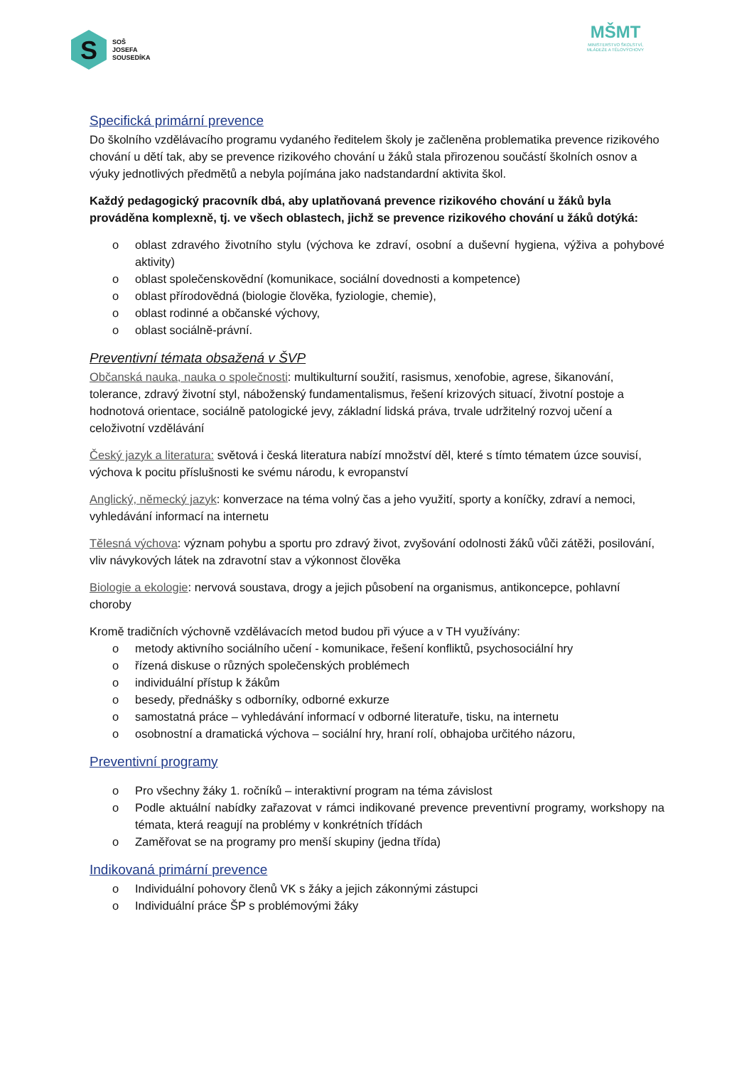S
SOŠ
JOSEFA
SOUSEDÍKA
MŠMT
MINISTERSTVO ŠKOLSTVÍ,
MLÁDEŽE A TĚLOVÝCHOVY
Specifická primární prevence
Do školního vzdělávacího programu vydaného ředitelem školy je začleněna problematika prevence rizikového chování u dětí tak, aby se prevence rizikového chování u žáků stala přirozenou součástí školních osnov a výuky jednotlivých předmětů a nebyla pojímána jako nadstandardní aktivita škol.
Každý pedagogický pracovník dbá, aby uplatňovaná prevence rizikového chování u žáků byla prováděna komplexně, tj. ve všech oblastech, jichž se prevence rizikového chování u žáků dotýká:
o oblast zdravého životního stylu (výchova ke zdraví, osobní a duševní hygiena, výživa a pohybové aktivity)
o oblast společenskovědní (komunikace, sociální dovednosti a kompetence)
o oblast přírodovědná (biologie člověka, fyziologie, chemie),
o oblast rodinné a občanské výchovy,
o oblast sociálně-právní.
Preventivní témata obsažená v ŠVP
Občanská nauka, nauka o společnosti: multikulturní soužití, rasismus, xenofobie, agrese, šikanování, tolerance, zdravý životní styl, náboženský fundamentalismus, řešení krizových situací, životní postoje a hodnotová orientace, sociálně patologické jevy, základní lidská práva, trvale udržitelný rozvoj učení a celoživotní vzdělávání
Český jazyk a literatura: světová i česká literatura nabízí množství děl, které s tímto tématem úzce souvisí, výchova k pocitu příslušnosti ke svému národu, k evropanství
Anglický, německý jazyk: konverzace na téma volný čas a jeho využití, sporty a koníčky, zdraví a nemoci, vyhledávání informací na internetu
Tělesná výchova: význam pohybu a sportu pro zdravý život, zvyšování odolnosti žáků vůči zátěži, posilování, vliv návykových látek na zdravotní stav a výkonnost člověka
Biologie a ekologie: nervová soustava, drogy a jejich působení na organismus, antikoncepce, pohlavní choroby
Kromě tradičních výchovně vzdělávacích metod budou při výuce a v TH využívány:
o metody aktivního sociálního učení - komunikace, řešení konfliktů, psychosociální hry
o řízená diskuse o různých společenských problémech
o individuální přístup k žákům
o besedy, přednášky s odborníky, odborné exkurze
o samostatná práce – vyhledávání informací v odborné literatuře, tisku, na internetu
o osobnostní a dramatická výchova – sociální hry, hraní rolí, obhajoba určitého názoru,
Preventivní programy
o Pro všechny žáky 1. ročníků – interaktivní program na téma závislost
o Podle aktuální nabídky zařazovat v rámci indikované prevence preventivní programy, workshopy na témata, která reagují na problémy v konkrétních třídách
o Zaměřovat se na programy pro menší skupiny (jedna třída)
Indikovaná primární prevence
o Individuální pohovory členů VK s žáky a jejich zákonnými zástupci
o Individuální práce ŠP s problémovými žáky